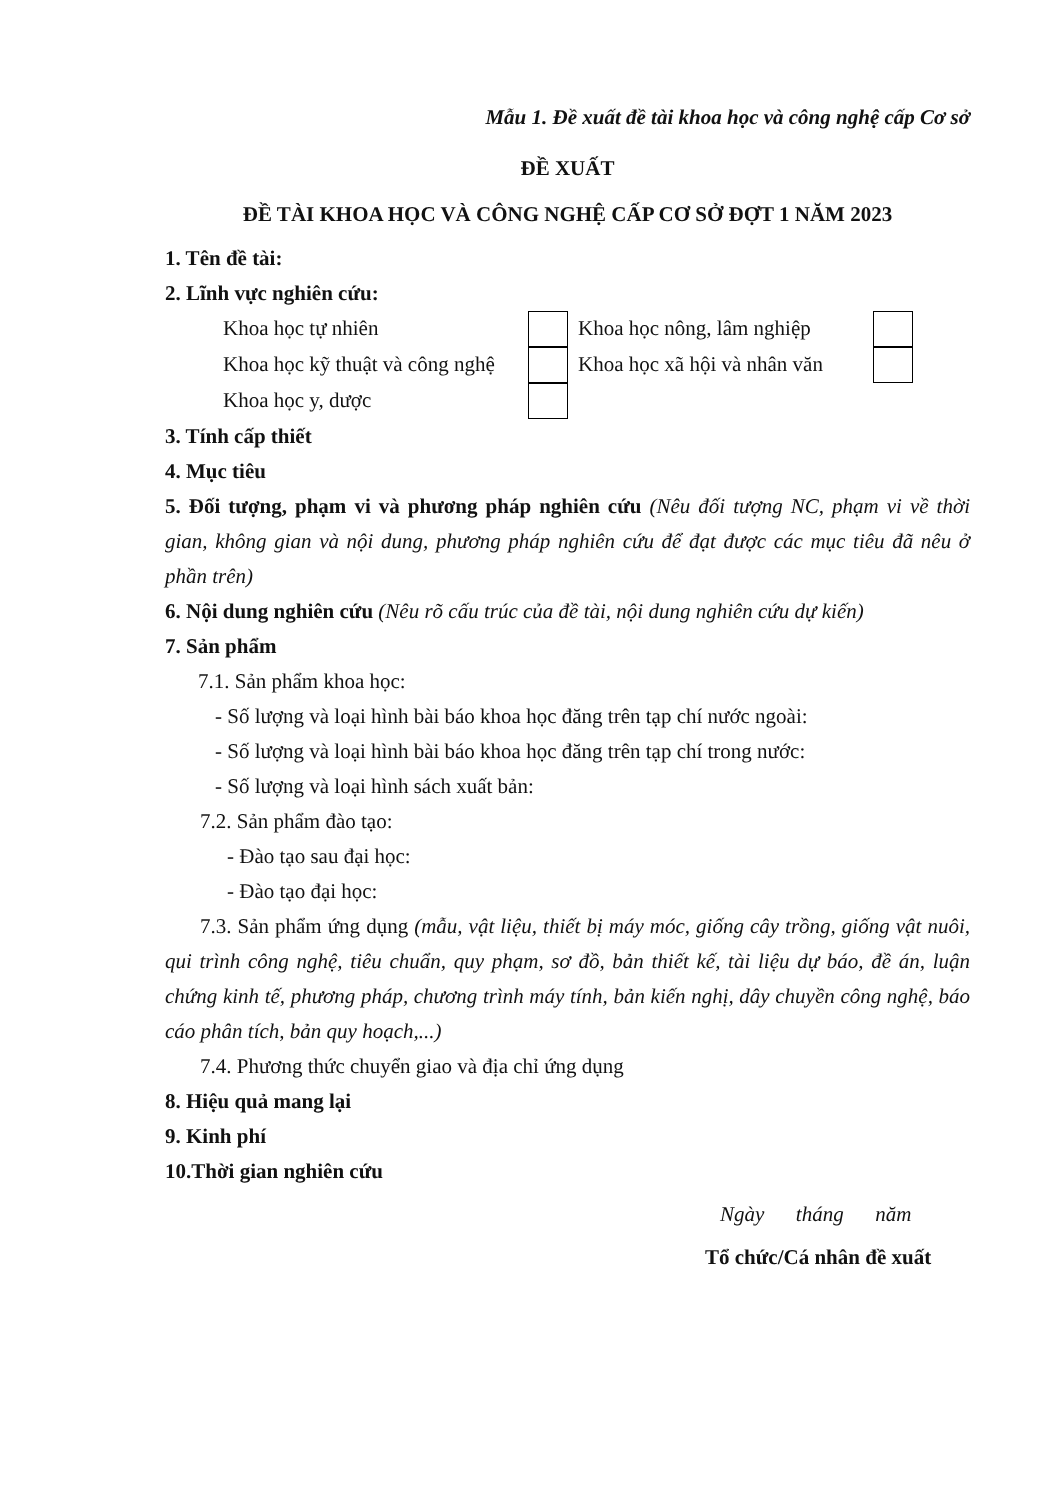Mẫu 1. Đề xuất đề tài khoa học và công nghệ cấp Cơ sở
ĐỀ XUẤT
ĐỀ TÀI KHOA HỌC VÀ CÔNG NGHỆ CẤP CƠ SỞ ĐỢT 1 NĂM 2023
1. Tên đề tài:
2. Lĩnh vực nghiên cứu:
Khoa học tự nhiên Khoa học nông, lâm nghiệp
Khoa học kỹ thuật và công nghệ Khoa học xã hội và nhân văn
Khoa học y, dược
3. Tính cấp thiết
4. Mục tiêu
5. Đối tượng, phạm vi và phương pháp nghiên cứu (Nêu đối tượng NC, phạm vi về thời gian, không gian và nội dung, phương pháp nghiên cứu để đạt được các mục tiêu đã nêu ở phần trên)
6. Nội dung nghiên cứu (Nêu rõ cấu trúc của đề tài, nội dung nghiên cứu dự kiến)
7. Sản phẩm
7.1. Sản phẩm khoa học:
- Số lượng và loại hình bài báo khoa học đăng trên tạp chí nước ngoài:
- Số lượng và loại hình bài báo khoa học đăng trên tạp chí trong nước:
- Số lượng và loại hình sách xuất bản:
7.2. Sản phẩm đào tạo:
- Đào tạo sau đại học:
- Đào tạo đại học:
7.3. Sản phẩm ứng dụng (mẫu, vật liệu, thiết bị máy móc, giống cây trồng, giống vật nuôi, qui trình công nghệ, tiêu chuẩn, quy phạm, sơ đồ, bản thiết kế, tài liệu dự báo, đề án, luận chứng kinh tế, phương pháp, chương trình máy tính, bản kiến nghị, dây chuyền công nghệ, báo cáo phân tích, bản quy hoạch,...)
7.4. Phương thức chuyển giao và địa chỉ ứng dụng
8. Hiệu quả mang lại
9. Kinh phí
10.Thời gian nghiên cứu
Ngày tháng năm
Tổ chức/Cá nhân đề xuất